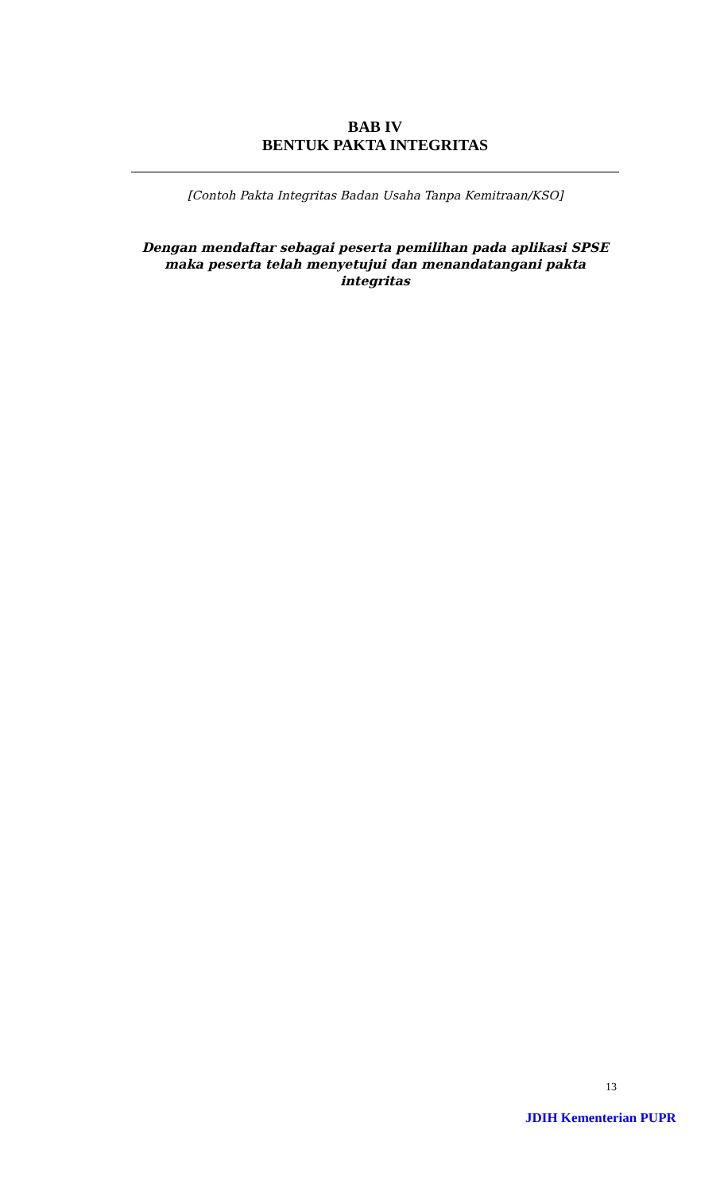BAB IV
BENTUK PAKTA INTEGRITAS
[Contoh Pakta Integritas Badan Usaha Tanpa Kemitraan/KSO]
Dengan mendaftar sebagai peserta pemilihan pada aplikasi SPSE maka peserta telah menyetujui dan menandatangani pakta integritas
13
JDIH Kementerian PUPR